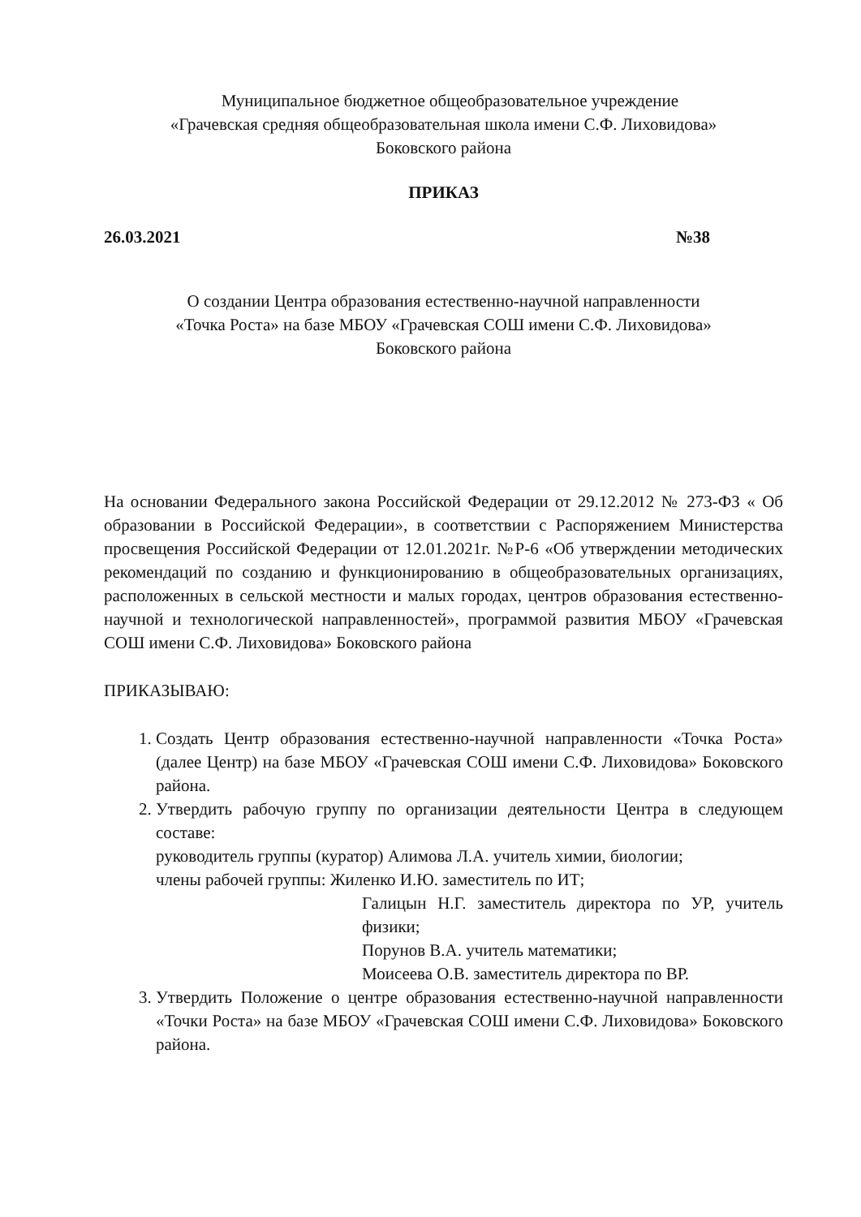Муниципальное бюджетное общеобразовательное учреждение
«Грачевская средняя общеобразовательная школа имени С.Ф. Лиховидова»
Боковского района
ПРИКАЗ
26.03.2021 №38
О создании Центра образования естественно-научной направленности
«Точка Роста» на базе МБОУ «Грачевская СОШ имени С.Ф. Лиховидова»
Боковского района
На основании Федерального закона Российской Федерации от 29.12.2012 № 273-ФЗ « Об образовании в Российской Федерации», в соответствии с Распоряжением Министерства просвещения Российской Федерации от 12.01.2021г. №Р-6 «Об утверждении методических рекомендаций по созданию и функционированию в общеобразовательных организациях, расположенных в сельской местности и малых городах, центров образования естественно-научной и технологической направленностей», программой развития МБОУ «Грачевская СОШ имени С.Ф. Лиховидова» Боковского района
ПРИКАЗЫВАЮ:
1. Создать Центр образования естественно-научной направленности «Точка Роста» (далее Центр) на базе МБОУ «Грачевская СОШ имени С.Ф. Лиховидова» Боковского района.
2. Утвердить рабочую группу по организации деятельности Центра в следующем составе:
руководитель группы (куратор) Алимова Л.А. учитель химии, биологии;
члены рабочей группы: Жиленко И.Ю. заместитель по ИТ;
Галицын Н.Г. заместитель директора по УР, учитель физики;
Порунов В.А. учитель математики;
Моисеева О.В. заместитель директора по ВР.
3. Утвердить Положение о центре образования естественно-научной направленности «Точки Роста» на базе МБОУ «Грачевская СОШ имени С.Ф. Лиховидова» Боковского района.